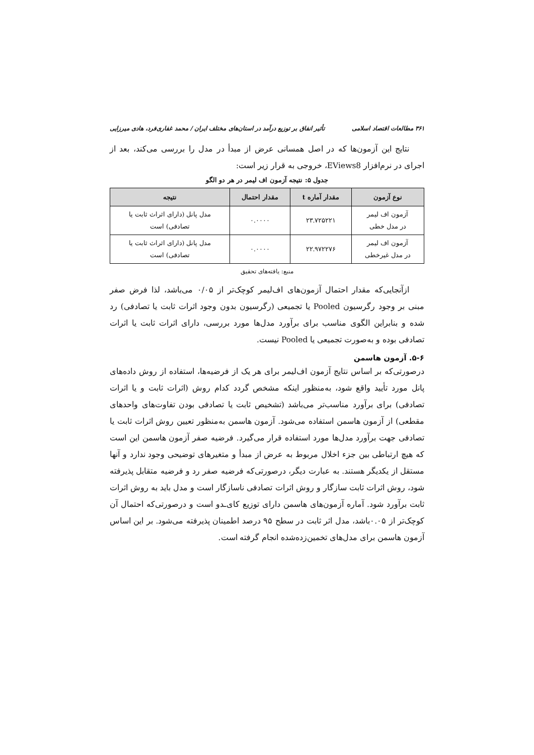۳۶۱ مطالعات اقتصاد اسلامی تأثیر انفاق بر توزیع درآمد در استان‌های مختلف ایران / محمد غفاری‌فرد، هادی میرزایی
نتایج این آزمون‌ها که در اصل همسانی عرض از مبدأ در مدل را بررسی می‌کند، بعد از اجرای در نرم‌افزار EViews8، خروجی به قرار زیر است:
جدول ۵: نتیجه آزمون اف لیمر در هر دو الگو
| نوع آزمون | مقدار آماره t | مقدار احتمال | نتیجه |
| --- | --- | --- | --- |
| آزمون اف لیمر در مدل خطی | ۲۳.۷۲۵۲۲۱ | ۰.۰۰۰۰ | مدل پانل (دارای اثراث ثابت یا تصادفی) است |
| آزمون اف لیمر در مدل غیرخطی | ۲۲.۹۷۲۲۷۶ | ۰.۰۰۰۰ | مدل پانل (دارای اثراث ثابت یا تصادفی) است |
منبع: یافته‌های تحقیق
ازآنجایی‌که مقدار احتمال آزمون‌های اف‌لیمر کوچک‌تر از ۰/۰۵ می‌باشد، لذا فرض صفر مبنی بر وجود رگرسیون Pooled یا تجمیعی (رگرسیون بدون وجود اثرات ثابت یا تصادفی) رد شده و بنابراین الگوی مناسب برای برآورد مدل‌ها مورد بررسی، دارای اثرات ثابت یا اثرات تصادفی بوده و به‌صورت تجمیعی یا Pooled نیست.
۵-۶. آزمون هاسمن
درصورتی‌که بر اساس نتایج آزمون اف‌لیمر برای هر یک از فرضیه‌ها، استفاده از روش داده‌های پانل مورد تأیید واقع شود، به‌منظور اینکه مشخص گردد کدام روش (اثرات ثابت و یا اثرات تصادفی) برای برآورد مناسب‌تر می‌باشد (تشخیص ثابت یا تصادفی بودن تفاوت‌های واحدهای مقطعی) از آزمون هاسمن استفاده می‌شود. آزمون هاسمن به‌منظور تعیین روش اثرات ثابت یا تصادفی جهت برآورد مدل‌ها مورد استفاده قرار می‌گیرد. فرضیه صفر آزمون هاسمن این است که هیچ ارتباطی بین جزء اخلال مربوط به عرض از مبدأ و متغیرهای توضیحی وجود ندارد و آنها مستقل از یکدیگر هستند. به عبارت دیگر، درصورتی‌که فرضیه صفر رد و فرضیه متقابل پذیرفته شود، روش اثرات ثابت سازگار و روش اثرات تصادفی ناسازگار است و مدل باید به روش اثرات ثابت برآورد شود. آماره آزمون‌های هاسمن دارای توزیع کای‌ـدو است و درصورتی‌که احتمال آن کوچک‌تر از ۰.۰۵باشد، مدل اثر ثابت در سطح ۹۵ درصد اطمینان پذیرفته می‌شود. بر این اساس آزمون هاسمن برای مدل‌های تخمین‌زده‌شده انجام گرفته است.